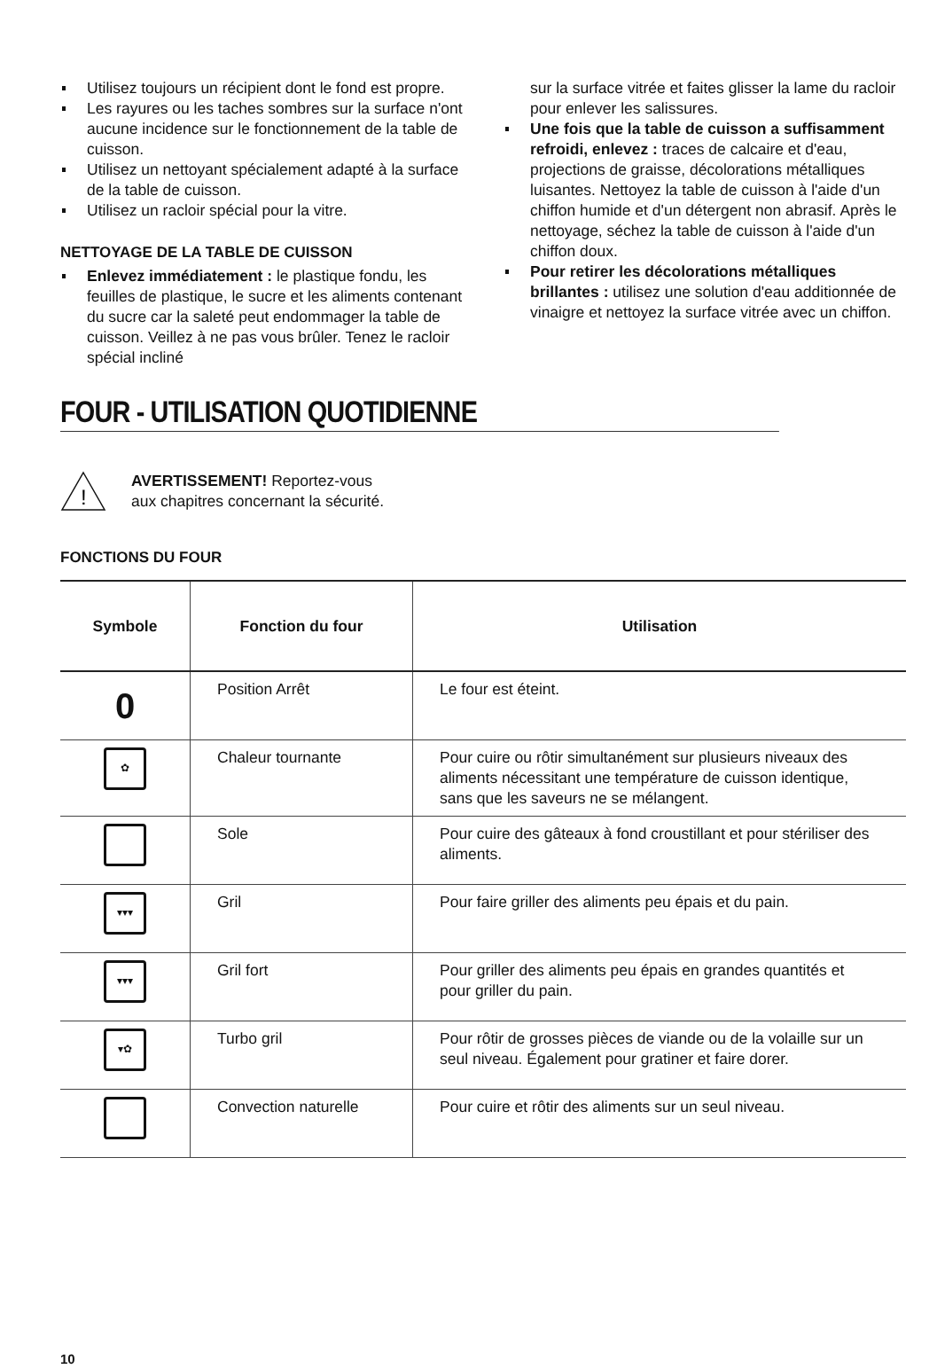Utilisez toujours un récipient dont le fond est propre.
Les rayures ou les taches sombres sur la surface n'ont aucune incidence sur le fonctionnement de la table de cuisson.
Utilisez un nettoyant spécialement adapté à la surface de la table de cuisson.
Utilisez un racloir spécial pour la vitre.
NETTOYAGE DE LA TABLE DE CUISSON
Enlevez immédiatement : le plastique fondu, les feuilles de plastique, le sucre et les aliments contenant du sucre car la saleté peut endommager la table de cuisson. Veillez à ne pas vous brûler. Tenez le racloir spécial incliné
sur la surface vitrée et faites glisser la lame du racloir pour enlever les salissures.
Une fois que la table de cuisson a suffisamment refroidi, enlevez : traces de calcaire et d'eau, projections de graisse, décolorations métalliques luisantes. Nettoyez la table de cuisson à l'aide d'un chiffon humide et d'un détergent non abrasif. Après le nettoyage, séchez la table de cuisson à l'aide d'un chiffon doux.
Pour retirer les décolorations métalliques brillantes : utilisez une solution d'eau additionnée de vinaigre et nettoyez la surface vitrée avec un chiffon.
FOUR - UTILISATION QUOTIDIENNE
!
AVERTISSEMENT! Reportez-vous
aux chapitres concernant la sécurité.
FONCTIONS DU FOUR
| Symbole | Fonction du four | Utilisation |
| --- | --- | --- |
| 0 | Position Arrêt | Le four est éteint. |
| ✿ | Chaleur tournante | Pour cuire ou rôtir simultanément sur plusieurs niveaux des aliments nécessitant une température de cuisson identique, sans que les saveurs ne se mélangent. |
| | Sole | Pour cuire des gâteaux à fond croustillant et pour stériliser des aliments. |
| ▾▾▾ | Gril | Pour faire griller des aliments peu épais et du pain. |
| ▾▾▾ | Gril fort | Pour griller des aliments peu épais en grandes quantités et pour griller du pain. |
| ▾✿ | Turbo gril | Pour rôtir de grosses pièces de viande ou de la volaille sur un seul niveau. Également pour gratiner et faire dorer. |
| | Convection naturelle | Pour cuire et rôtir des aliments sur un seul niveau. |
10